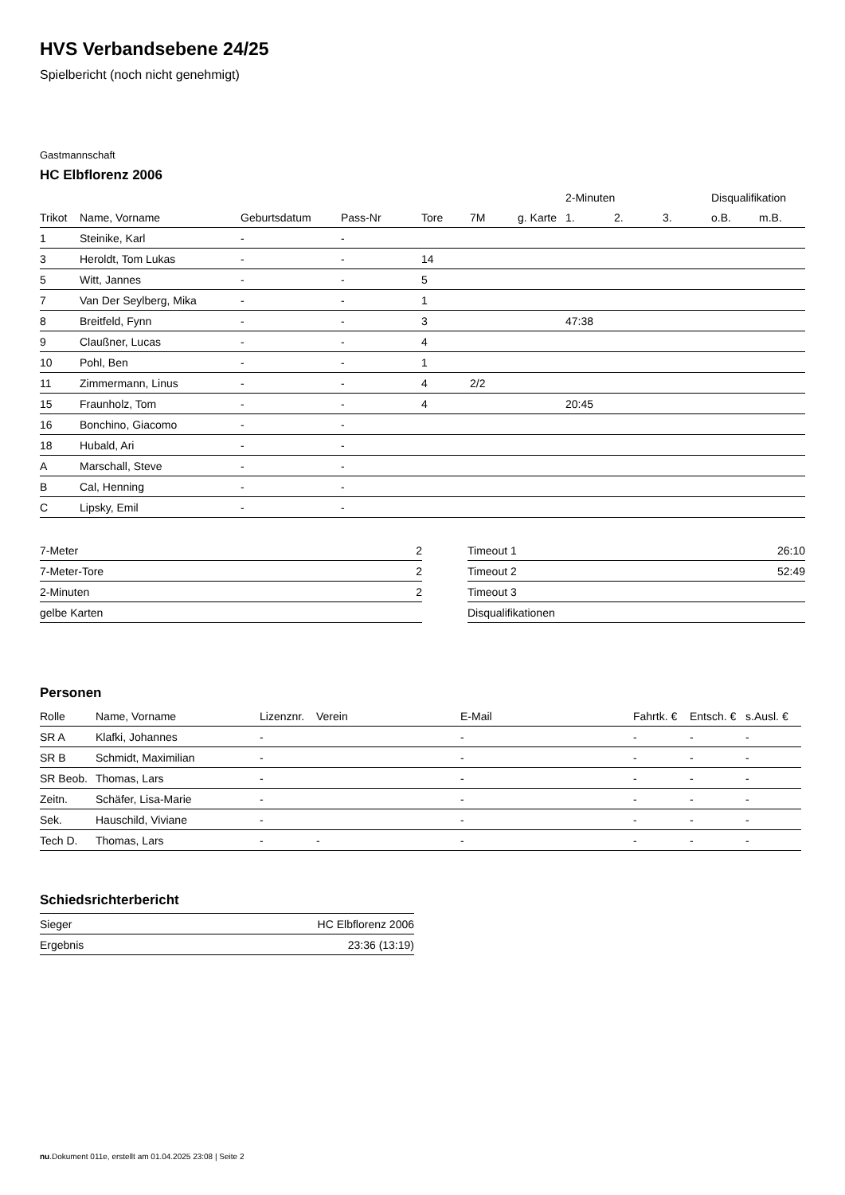HVS Verbandsebene 24/25
Spielbericht (noch nicht genehmigt)
Gastmannschaft
HC Elbflorenz 2006
| | | | | | | | 2-Minuten | | | Disqualifikation | |
| --- | --- | --- | --- | --- | --- | --- | --- | --- | --- | --- | --- |
| Trikot | Name, Vorname | Geburtsdatum | Pass-Nr | Tore | 7M | g. Karte | 1. | 2. | 3. | o.B. | m.B. |
| 1 | Steinike, Karl | - | - | | | | | | | | |
| 3 | Heroldt, Tom Lukas | - | - | 14 | | | | | | | |
| 5 | Witt, Jannes | - | - | 5 | | | | | | | |
| 7 | Van Der Seylberg, Mika | - | - | 1 | | | | | | | |
| 8 | Breitfeld, Fynn | - | - | 3 | | | 47:38 | | | | |
| 9 | Claußner, Lucas | - | - | 4 | | | | | | | |
| 10 | Pohl, Ben | - | - | 1 | | | | | | | |
| 11 | Zimmermann, Linus | - | - | 4 | 2/2 | | | | | | |
| 15 | Fraunholz, Tom | - | - | 4 | | | 20:45 | | | | |
| 16 | Bonchino, Giacomo | - | - | | | | | | | | |
| 18 | Hubald, Ari | - | - | | | | | | | | |
| A | Marschall, Steve | - | - | | | | | | | | |
| B | Cal, Henning | - | - | | | | | | | | |
| C | Lipsky, Emil | - | - | | | | | | | | |
| 7-Meter | 2 |
| 7-Meter-Tore | 2 |
| 2-Minuten | 2 |
| gelbe Karten | |
| Timeout 1 | 26:10 |
| Timeout 2 | 52:49 |
| Timeout 3 | |
| Disqualifikationen | |
Personen
| Rolle | Name, Vorname | Lizenznr. | Verein | E-Mail | Fahrtk. € | Entsch. € | s.Ausl. € |
| --- | --- | --- | --- | --- | --- | --- | --- |
| SR A | Klafki, Johannes | - | | - | - | - | - |
| SR B | Schmidt, Maximilian | - | | - | - | - | - |
| SR Beob. | Thomas, Lars | - | | - | - | - | - |
| Zeitn. | Schäfer, Lisa-Marie | - | | - | - | - | - |
| Sek. | Hauschild, Viviane | - | | - | - | - | - |
| Tech D. | Thomas, Lars | - | - | - | - | - | - |
Schiedsrichterbericht
| Sieger | HC Elbflorenz 2006 |
| Ergebnis | 23:36 (13:19) |
nu.Dokument 011e, erstellt am 01.04.2025 23:08 | Seite 2